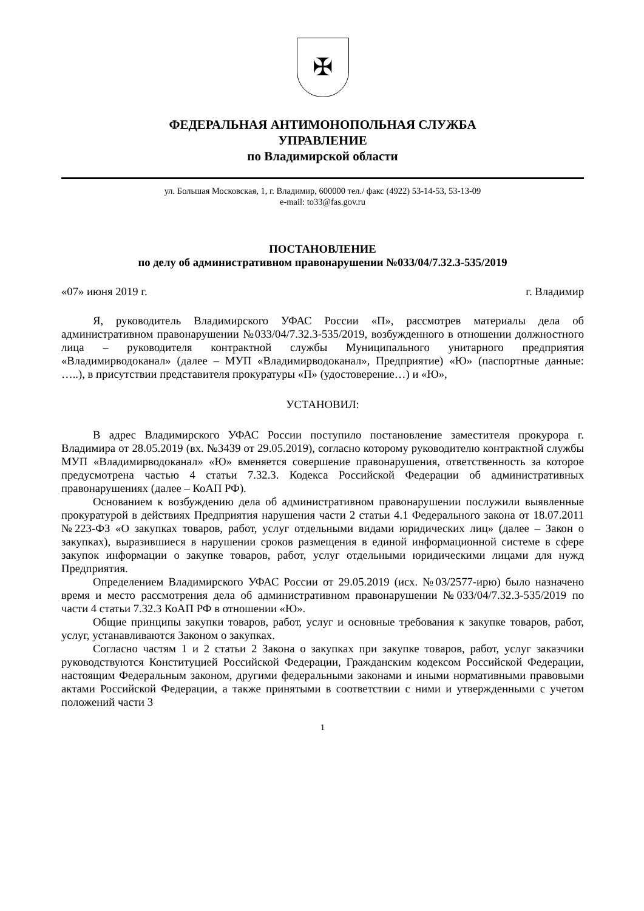✠
ФЕДЕРАЛЬНАЯ АНТИМОНОПОЛЬНАЯ СЛУЖБА
УПРАВЛЕНИЕ
по Владимирской области
ул. Большая Московская, 1, г. Владимир, 600000 тел./ факс (4922) 53-14-53, 53-13-09
e-mail: to33@fas.gov.ru
ПОСТАНОВЛЕНИЕ
по делу об административном правонарушении №033/04/7.32.3-535/2019
«07» июня 2019 г. г. Владимир
Я, руководитель Владимирского УФАС России «П», рассмотрев материалы дела об административном правонарушении №033/04/7.32.3-535/2019, возбужденного в отношении должностного лица – руководителя контрактной службы Муниципального унитарного предприятия «Владимирводоканал» (далее – МУП «Владимирводоканал», Предприятие) «Ю» (паспортные данные: …..), в присутствии представителя прокуратуры «П» (удостоверение…) и «Ю»,
УСТАНОВИЛ:
В адрес Владимирского УФАС России поступило постановление заместителя прокурора г. Владимира от 28.05.2019 (вх. №3439 от 29.05.2019), согласно которому руководителю контрактной службы МУП «Владимирводоканал» «Ю» вменяется совершение правонарушения, ответственность за которое предусмотрена частью 4 статьи 7.32.3. Кодекса Российской Федерации об административных правонарушениях (далее – КоАП РФ).
Основанием к возбуждению дела об административном правонарушении послужили выявленные прокуратурой в действиях Предприятия нарушения части 2 статьи 4.1 Федерального закона от 18.07.2011 №223-ФЗ «О закупках товаров, работ, услуг отдельными видами юридических лиц» (далее – Закон о закупках), выразившиеся в нарушении сроков размещения в единой информационной системе в сфере закупок информации о закупке товаров, работ, услуг отдельными юридическими лицами для нужд Предприятия.
Определением Владимирского УФАС России от 29.05.2019 (исх. №03/2577-ирю) было назначено время и место рассмотрения дела об административном правонарушении №033/04/7.32.3-535/2019 по части 4 статьи 7.32.3 КоАП РФ в отношении «Ю».
Общие принципы закупки товаров, работ, услуг и основные требования к закупке товаров, работ, услуг, устанавливаются Законом о закупках.
Согласно частям 1 и 2 статьи 2 Закона о закупках при закупке товаров, работ, услуг заказчики руководствуются Конституцией Российской Федерации, Гражданским кодексом Российской Федерации, настоящим Федеральным законом, другими федеральными законами и иными нормативными правовыми актами Российской Федерации, а также принятыми в соответствии с ними и утвержденными с учетом положений части 3
1